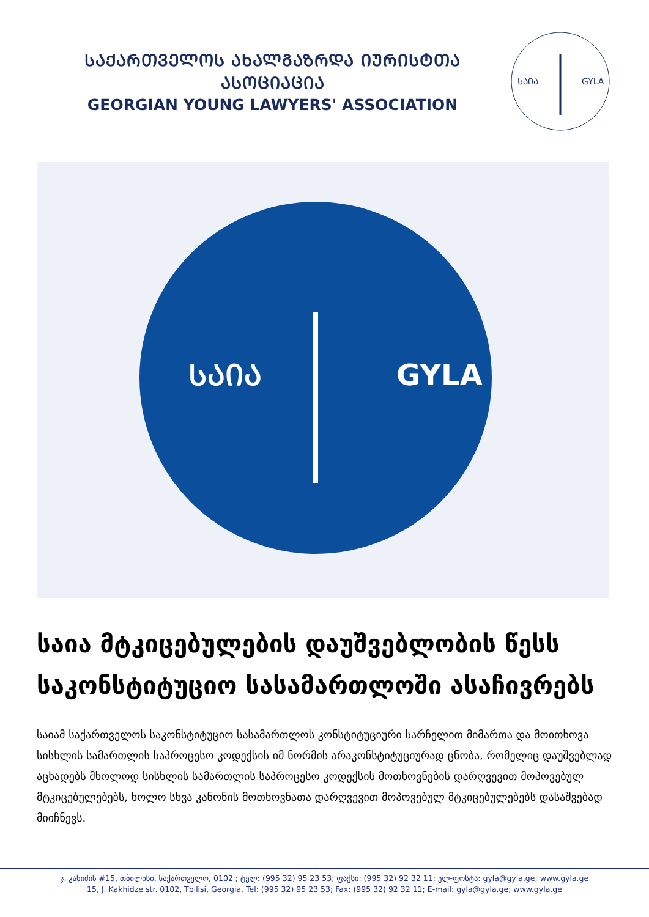ᲡᲐᲥᲐᲠᲗᲕᲔᲚᲝᲡ ᲐᲮᲐᲚᲒᲐᲖᲠᲓᲐ ᲘᲣᲠᲘᲡᲢᲗᲐ ᲐᲡᲝᲪᲘᲐᲪᲘᲐ
GEORGIAN YOUNG LAWYERS' ASSOCIATION
ᲡᲐᲘᲐ
GYLA
ᲡᲐᲘᲐ
GYLA
საია მტკიცებულების დაუშვებლობის წესს საკონსტიტუციო სასამართლოში ასაჩივრებს
საიამ საქართველოს საკონსტიტუციო სასამართლოს კონსტიტუციური სარჩელით მიმართა და მოითხოვა სისხლის სამართლის საპროცესო კოდექსის იმ ნორმის არაკონსტიტუციურად ცნობა, რომელიც დაუშვებლად აცხადებს მხოლოდ სისხლის სამართლის საპროცესო კოდექსის მოთხოვნების დარღვევით მოპოვებულ მტკიცებულებებს, ხოლო სხვა კანონის მოთხოვნათა დარღვევით მოპოვებულ მტკიცებულებებს დასაშვებად მიიჩნევს.
ჯ. კახიძის #15, თბილისი, საქართველო, 0102 ; ტელ: (995 32) 95 23 53; ფაქსი: (995 32) 92 32 11; ელ-ფოსტა: gyla@gyla.ge; www.gyla.ge
15, J. Kakhidze str. 0102, Tbilisi, Georgia. Tel: (995 32) 95 23 53; Fax: (995 32) 92 32 11; E-mail: gyla@gyla.ge; www.gyla.ge